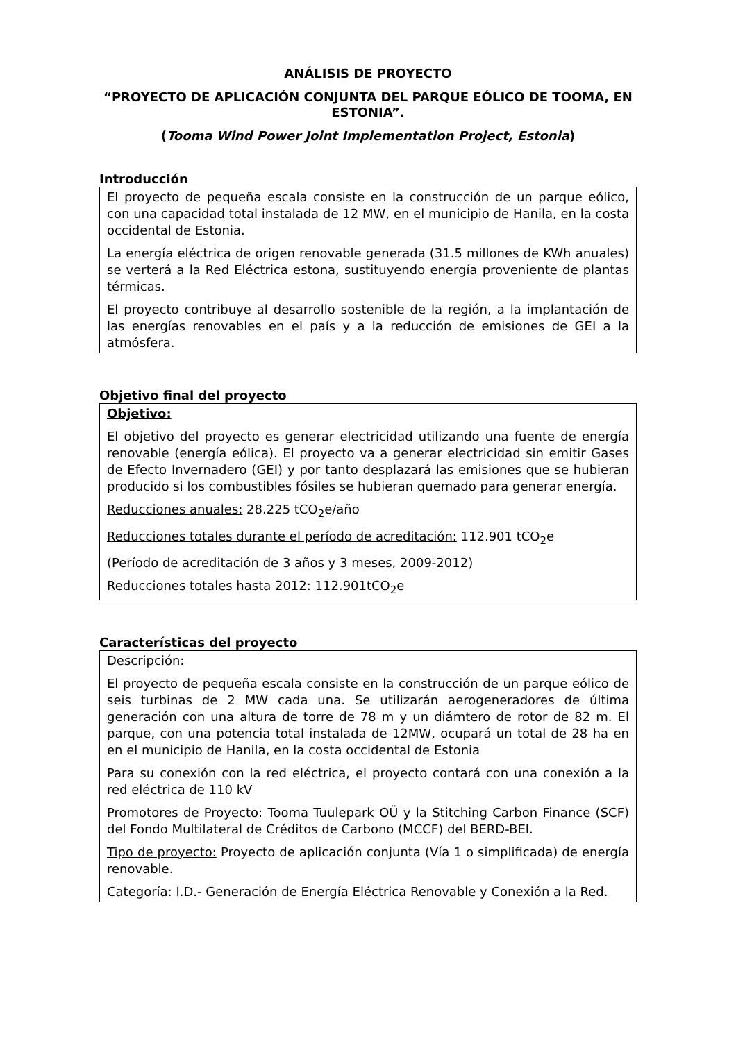ANÁLISIS DE PROYECTO
“PROYECTO DE APLICACIÓN CONJUNTA DEL PARQUE EÓLICO DE TOOMA, EN ESTONIA”.
(Tooma Wind Power Joint Implementation Project, Estonia)
Introducción
El proyecto de pequeña escala consiste en la construcción de un parque eólico, con una capacidad total instalada de 12 MW, en el municipio de Hanila, en la costa occidental de Estonia.
La energía eléctrica de origen renovable generada (31.5 millones de KWh anuales) se verterá a la Red Eléctrica estona, sustituyendo energía proveniente de plantas térmicas.
El proyecto contribuye al desarrollo sostenible de la región, a la implantación de las energías renovables en el país y a la reducción de emisiones de GEI a la atmósfera.
Objetivo final del proyecto
Objetivo:
El objetivo del proyecto es generar electricidad utilizando una fuente de energía renovable (energía eólica). El proyecto va a generar electricidad sin emitir Gases de Efecto Invernadero (GEI) y por tanto desplazará las emisiones que se hubieran producido si los combustibles fósiles se hubieran quemado para generar energía.
Reducciones anuales: 28.225 tCO<sub>2</sub>e/año
Reducciones totales durante el período de acreditación: 112.901 tCO<sub>2</sub>e
(Período de acreditación de 3 años y 3 meses, 2009-2012)
Reducciones totales hasta 2012: 112.901tCO<sub>2</sub>e
Características del proyecto
Descripción:
El proyecto de pequeña escala consiste en la construcción de un parque eólico de seis turbinas de 2 MW cada una. Se utilizarán aerogeneradores de última generación con una altura de torre de 78 m y un diámtero de rotor de 82 m. El parque, con una potencia total instalada de 12MW, ocupará un total de 28 ha en en el municipio de Hanila, en la costa occidental de Estonia
Para su conexión con la red eléctrica, el proyecto contará con una conexión a la red eléctrica de 110 kV
Promotores de Proyecto: Tooma Tuulepark OÜ y la Stitching Carbon Finance (SCF) del Fondo Multilateral de Créditos de Carbono (MCCF) del BERD-BEI.
Tipo de proyecto: Proyecto de aplicación conjunta (Vía 1 o simplificada) de energía renovable.
Categoría: I.D.- Generación de Energía Eléctrica Renovable y Conexión a la Red.